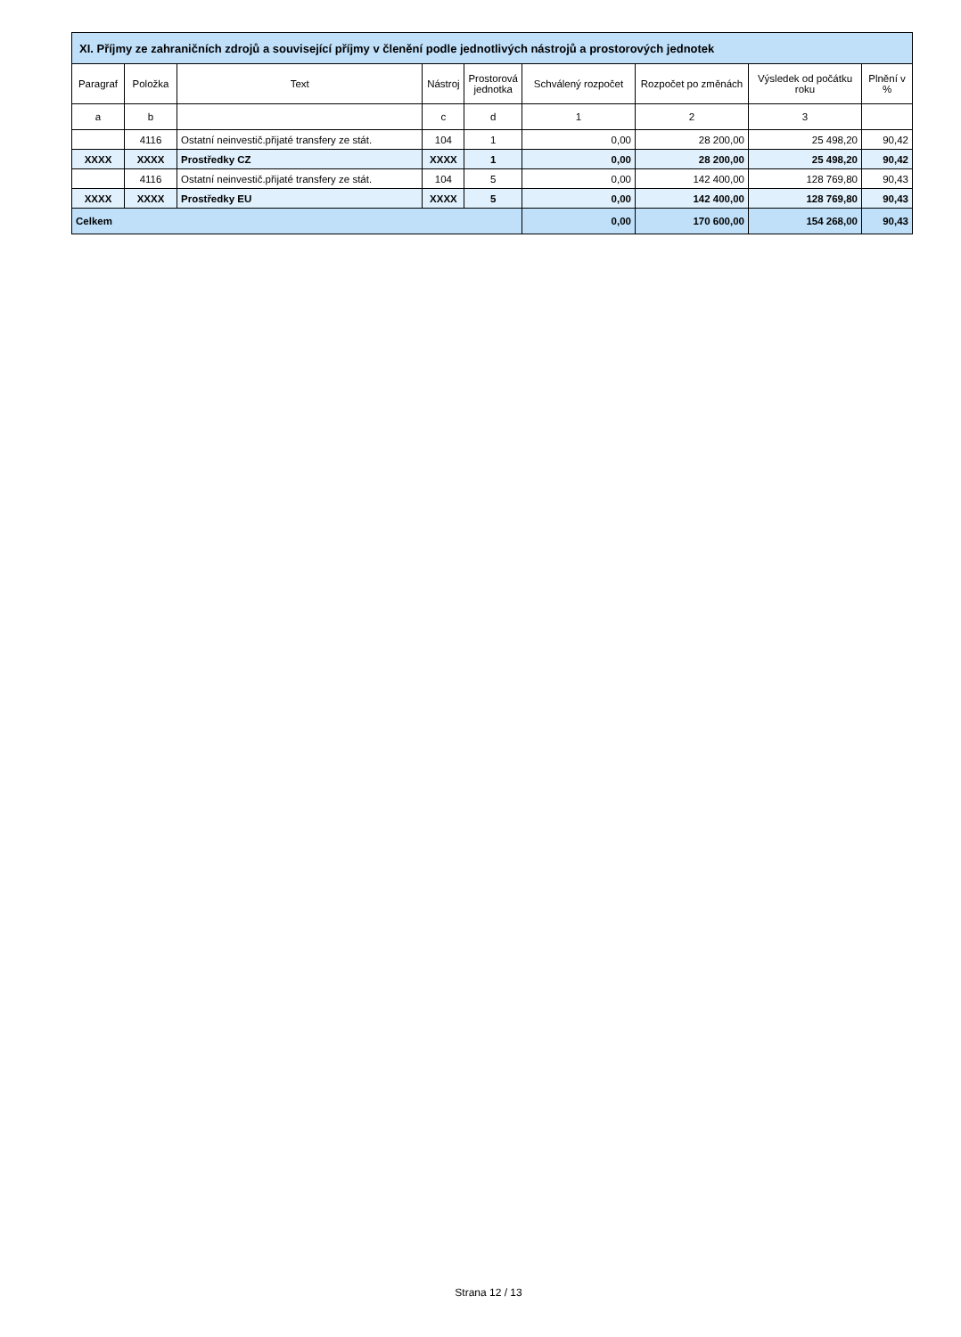| XI. Příjmy ze zahraničních zdrojů a související příjmy v členění podle jednotlivých nástrojů a prostorových jednotek | | | | | | | | |
| --- | --- | --- | --- | --- | --- | --- | --- | --- |
| Paragraf | Položka | Text | Nástroj | Prostorová jednotka | Schválený rozpočet | Rozpočet po změnách | Výsledek od počátku roku | Plnění v % |
| a | b | | c | d | 1 | 2 | 3 | |
| | 4116 | Ostatní neinvestič.přijaté transfery ze stát. | 104 | 1 | 0,00 | 28 200,00 | 25 498,20 | 90,42 |
| XXXX | XXXX | Prostředky CZ | XXXX | 1 | 0,00 | 28 200,00 | 25 498,20 | 90,42 |
| | 4116 | Ostatní neinvestič.přijaté transfery ze stát. | 104 | 5 | 0,00 | 142 400,00 | 128 769,80 | 90,43 |
| XXXX | XXXX | Prostředky EU | XXXX | 5 | 0,00 | 142 400,00 | 128 769,80 | 90,43 |
| Celkem | | | | | 0,00 | 170 600,00 | 154 268,00 | 90,43 |
Strana 12 / 13